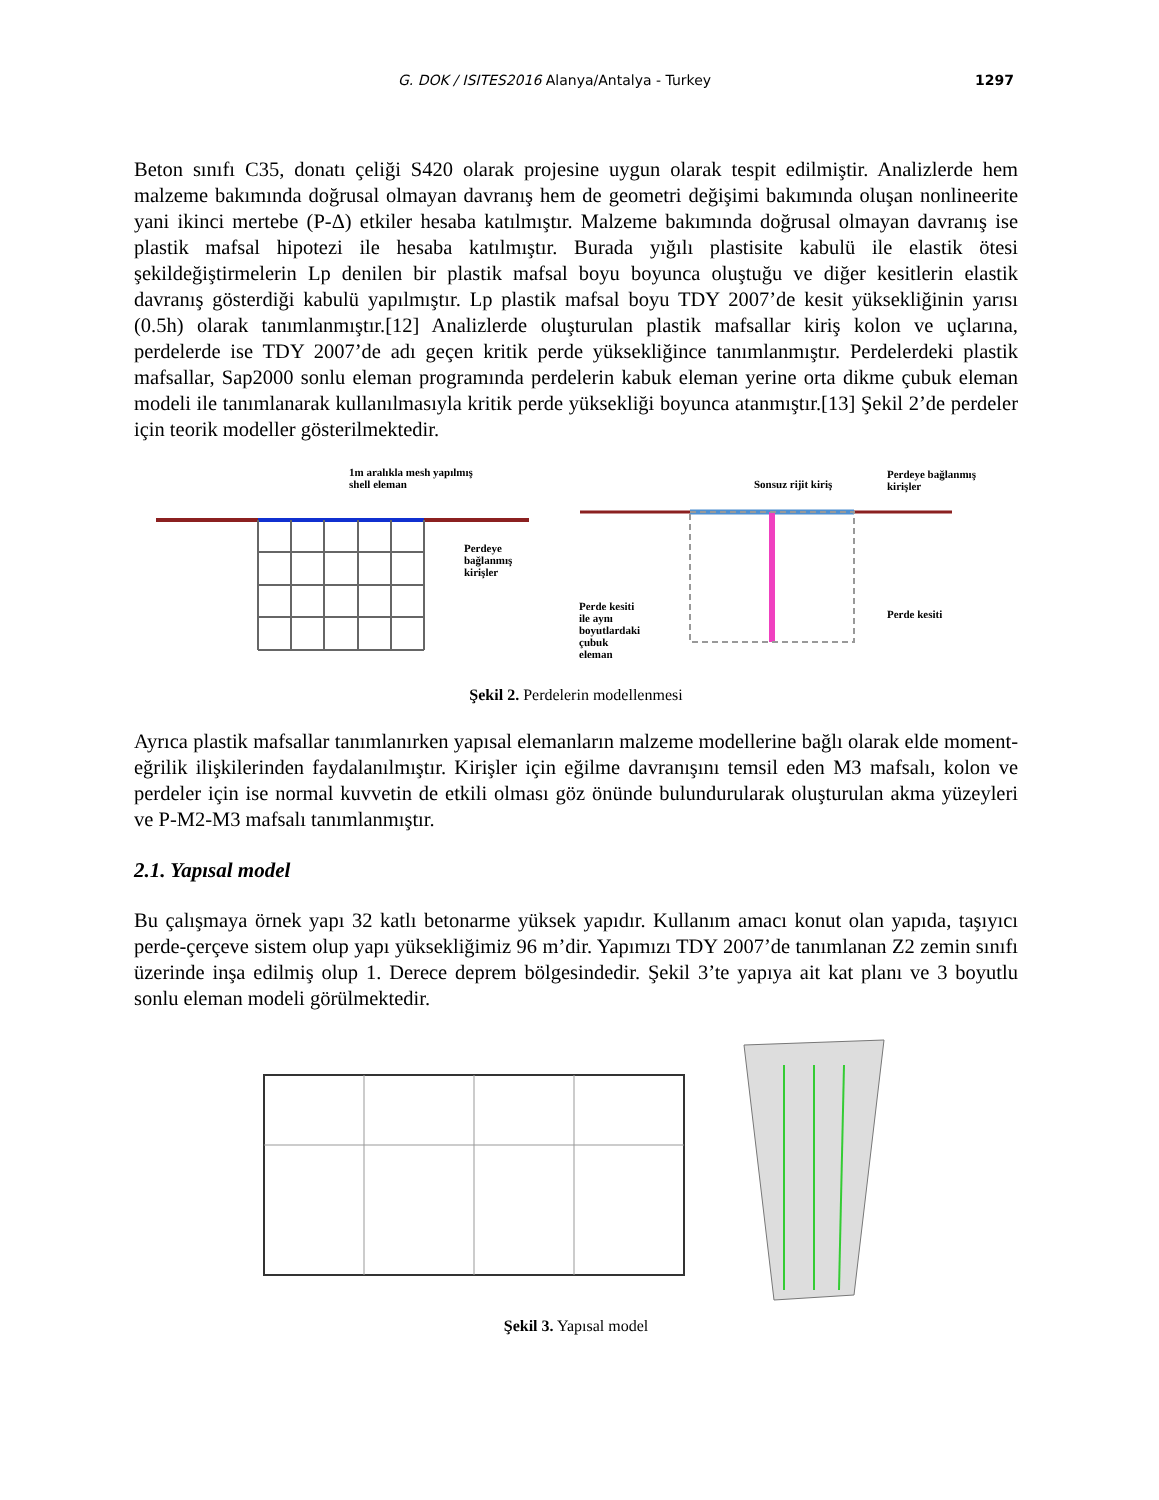G. DOK / ISITES2016 Alanya/Antalya - Turkey 1297
Beton sınıfı C35, donatı çeliği S420 olarak projesine uygun olarak tespit edilmiştir. Analizlerde hem malzeme bakımında doğrusal olmayan davranış hem de geometri değişimi bakımında oluşan nonlineerite yani ikinci mertebe (P-Δ) etkiler hesaba katılmıştır. Malzeme bakımında doğrusal olmayan davranış ise plastik mafsal hipotezi ile hesaba katılmıştır. Burada yığılı plastisite kabulü ile elastik ötesi şekildeğiştirmelerin Lp denilen bir plastik mafsal boyu boyunca oluştuğu ve diğer kesitlerin elastik davranış gösterdiği kabulü yapılmıştır. Lp plastik mafsal boyu TDY 2007’de kesit yüksekliğinin yarısı (0.5h) olarak tanımlanmıştır.[12] Analizlerde oluşturulan plastik mafsallar kiriş kolon ve uçlarına, perdelerde ise TDY 2007’de adı geçen kritik perde yüksekliğince tanımlanmıştır. Perdelerdeki plastik mafsallar, Sap2000 sonlu eleman programında perdelerin kabuk eleman yerine orta dikme çubuk eleman modeli ile tanımlanarak kullanılmasıyla kritik perde yüksekliği boyunca atanmıştır.[13] Şekil 2’de perdeler için teorik modeller gösterilmektedir.
1m aralıkla mesh yapılmış
shell eleman
Perdeye
bağlanmış
kirişler
Sonsuz rijit kiriş
Perdeye bağlanmış
kirişler
Perde kesiti
ile aynı
boyutlardaki
çubuk
eleman
Perde kesiti
Şekil 2. Perdelerin modellenmesi
Ayrıca plastik mafsallar tanımlanırken yapısal elemanların malzeme modellerine bağlı olarak elde moment-eğrilik ilişkilerinden faydalanılmıştır. Kirişler için eğilme davranışını temsil eden M3 mafsalı, kolon ve perdeler için ise normal kuvvetin de etkili olması göz önünde bulundurularak oluşturulan akma yüzeyleri ve P-M2-M3 mafsalı tanımlanmıştır.
2.1. Yapısal model
Bu çalışmaya örnek yapı 32 katlı betonarme yüksek yapıdır. Kullanım amacı konut olan yapıda, taşıyıcı perde-çerçeve sistem olup yapı yüksekliğimiz 96 m’dir. Yapımızı TDY 2007’de tanımlanan Z2 zemin sınıfı üzerinde inşa edilmiş olup 1. Derece deprem bölgesindedir. Şekil 3’te yapıya ait kat planı ve 3 boyutlu sonlu eleman modeli görülmektedir.
Şekil 3. Yapısal model